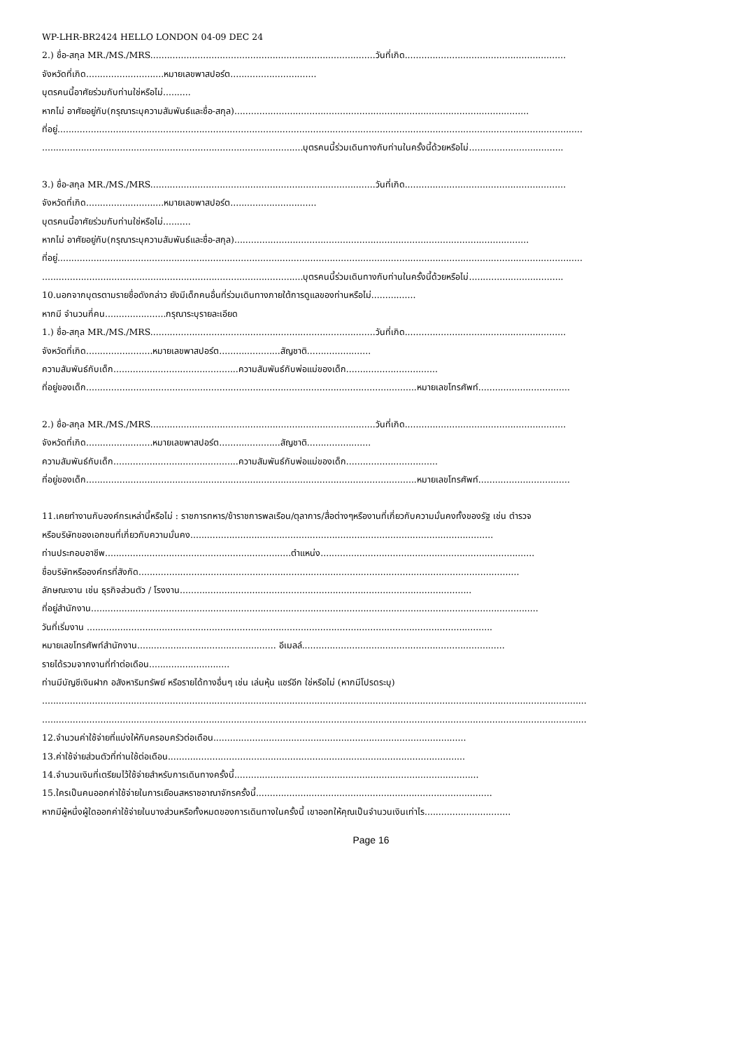WP-LHR-BR2424 HELLO LONDON 04-09 DEC 24
2.) ชื่อ-สกุล MR./MS./MRS.................................................................................วันที่เกิด..........................................................
จังหวัดที่เกิด............................หมายเลขพาสปอร์ต...............................
บุตรคนนี้อาศัยร่วมกับท่านใช่หรือไม่..........
หากไม่ อาศัยอยู่กับ(กรุณาระบุความสัมพันธ์และชื่อ-สกุล)..........................................................................................................
ที่อยู่.............................................................................................................................................................................................
..............................................................................................บุตรคนนี้ร่วมเดินทางกับท่านในครั้งนี้ด้วยหรือไม่..................................
3.) ชื่อ-สกุล MR./MS./MRS.................................................................................วันที่เกิด..........................................................
จังหวัดที่เกิด............................หมายเลขพาสปอร์ต...............................
บุตรคนนี้อาศัยร่วมกับท่านใช่หรือไม่..........
หากไม่ อาศัยอยู่กับ(กรุณาระบุความสัมพันธ์และชื่อ-สกุล)..........................................................................................................
ที่อยู่.............................................................................................................................................................................................
..............................................................................................บุตรคนนี้ร่วมเดินทางกับท่านในครั้งนี้ด้วยหรือไม่..................................
10.นอกจากบุตรตามรายชื่อดังกล่าว ยังมีเด็กคนอื่นที่ร่วมเดินทางภายใต้การดูแลของท่านหรือไม่................
หากมี จำนวนกี่คน......................กรุณาระบุรายละเอียด
1.) ชื่อ-สกุล MR./MS./MRS.................................................................................วันที่เกิด..........................................................
จังหวัดที่เกิด........................หมายเลขพาสปอร์ต......................สัญชาติ.......................
ความสัมพันธ์กับเด็ก.............................................ความสัมพันธ์กับพ่อแม่ของเด็ก.................................
ที่อยู่ของเด็ก.......................................................................................................................หมายเลขโทรศัพท์.................................
2.) ชื่อ-สกุล MR./MS./MRS.................................................................................วันที่เกิด..........................................................
จังหวัดที่เกิด........................หมายเลขพาสปอร์ต......................สัญชาติ.......................
ความสัมพันธ์กับเด็ก.............................................ความสัมพันธ์กับพ่อแม่ของเด็ก.................................
ที่อยู่ของเด็ก.......................................................................................................................หมายเลขโทรศัพท์.................................
11.เคยทำงานกับองค์กรเหล่านี้หรือไม่ : ราชการทหาร/ข้าราชการพลเรือน/ตุลาการ/สื่อต่างๆหรืองานที่เกี่ยวกับความมั่นคงทั้งของรัฐ เช่น ตำรวจ
หรือบริษัทของเอกชนที่เกี่ยวกับความมั่นคง.............................................................................................................
ท่านประกอบอาชีพ...................................................................ตำแหน่ง.............................................................................
ชื่อบริษัทหรือองค์กรที่สังกัด.........................................................................................................................................
ลักษณะงาน เช่น ธุรกิจส่วนตัว / โรงงาน.........................................................................................................
ที่อยู่สำนักงาน.................................................................................................................................................................
วันที่เริ่มงาน ..................................................................................................................................................
หมายเลขโทรศัพท์สำนักงาน.................................................. อีเมลล์.........................................................................
รายได้รวมจากงานที่ทำต่อเดือน.............................
ท่านมีบัญชีเงินฝาก อสังหาริมทรัพย์ หรือรายได้ทางอื่นๆ เช่น เล่นหุ้น แชร์อีก ใช่หรือไม่ (หากมีโปรดระบุ)
....................................................................................................................................................................................................
....................................................................................................................................................................................................
12.จำนวนค่าใช้จ่ายที่แบ่งให้กับครอบครัวต่อเดือน...........................................................................................
13.ค่าใช้จ่ายส่วนตัวที่ท่านใช้ต่อเดือน...........................................................................................................
14.จำนวนเงินที่เตรียมไว้ใช้จ่ายสำหรับการเดินทางครั้งนี้........................................................................................
15.ใครเป็นคนออกค่าใช้จ่ายในการเยือนสหราชอาณาจักรครั้งนี้.....................................................................................
หากมีผู้หนึ่งผู้ใดออกค่าใช้จ่ายในบางส่วนหรือทั้งหมดของการเดินทางในครั้งนี้ เขาออกให้คุณเป็นจำนวนเงินเท่าไร...............................
Page 16